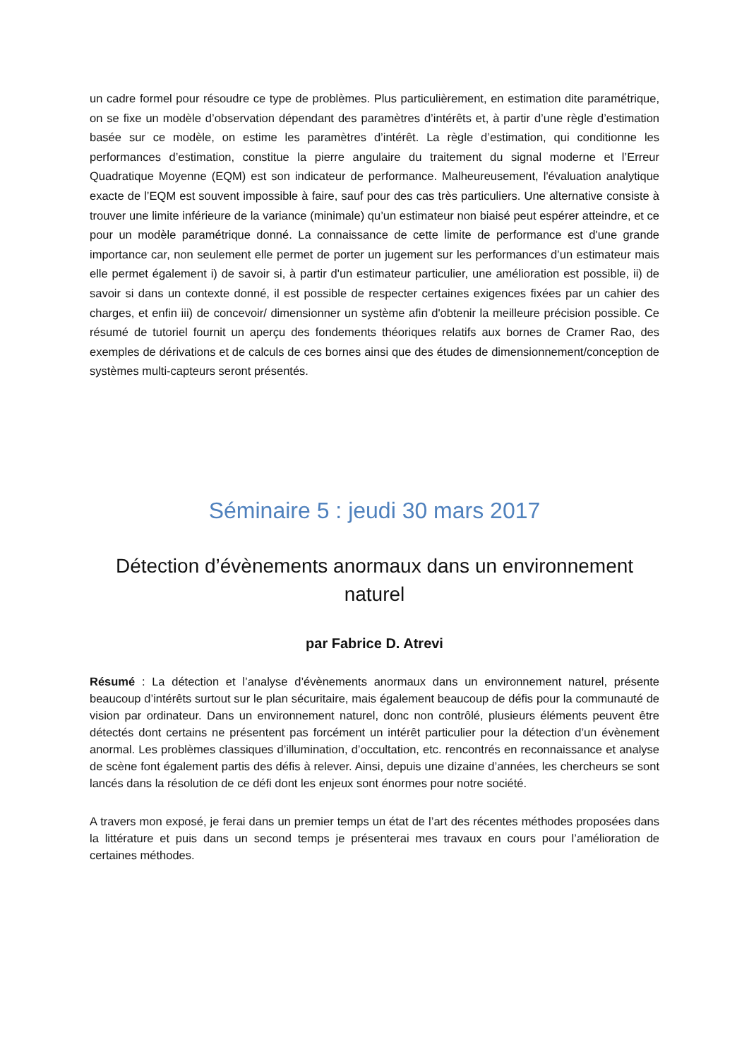un cadre formel pour résoudre ce type de problèmes. Plus particulièrement, en estimation dite paramétrique, on se fixe un modèle d’observation dépendant des paramètres d’intérêts et, à partir d’une règle d’estimation basée sur ce modèle, on estime les paramètres d’intérêt. La règle d’estimation, qui conditionne les performances d’estimation, constitue la pierre angulaire du traitement du signal moderne et l’Erreur Quadratique Moyenne (EQM) est son indicateur de performance. Malheureusement, l'évaluation analytique exacte de l’EQM est souvent impossible à faire, sauf pour des cas très particuliers. Une alternative consiste à trouver une limite inférieure de la variance (minimale) qu’un estimateur non biaisé peut espérer atteindre, et ce pour un modèle paramétrique donné. La connaissance de cette limite de performance est d'une grande importance car, non seulement elle permet de porter un jugement sur les performances d’un estimateur mais elle permet également i) de savoir si, à partir d'un estimateur particulier, une amélioration est possible, ii) de savoir si dans un contexte donné, il est possible de respecter certaines exigences fixées par un cahier des charges, et enfin iii) de concevoir/ dimensionner un système afin d'obtenir la meilleure précision possible. Ce résumé de tutoriel fournit un aperçu des fondements théoriques relatifs aux bornes de Cramer Rao, des exemples de dérivations et de calculs de ces bornes ainsi que des études de dimensionnement/conception de systèmes multi-capteurs seront présentés.
Séminaire 5 : jeudi 30 mars 2017
Détection d’évènements anormaux dans un environnement naturel
par Fabrice D. Atrevi
Résumé : La détection et l’analyse d’évènements anormaux dans un environnement naturel, présente beaucoup d’intérêts surtout sur le plan sécuritaire, mais également beaucoup de défis pour la communauté de vision par ordinateur. Dans un environnement naturel, donc non contrôlé, plusieurs éléments peuvent être détectés dont certains ne présentent pas forcément un intérêt particulier pour la détection d’un évènement anormal. Les problèmes classiques d’illumination, d’occultation, etc. rencontrés en reconnaissance et analyse de scène font également partis des défis à relever. Ainsi, depuis une dizaine d’années, les chercheurs se sont lancés dans la résolution de ce défi dont les enjeux sont énormes pour notre société.
A travers mon exposé, je ferai dans un premier temps un état de l’art des récentes méthodes proposées dans la littérature et puis dans un second temps je présenterai mes travaux en cours pour l’amélioration de certaines méthodes.